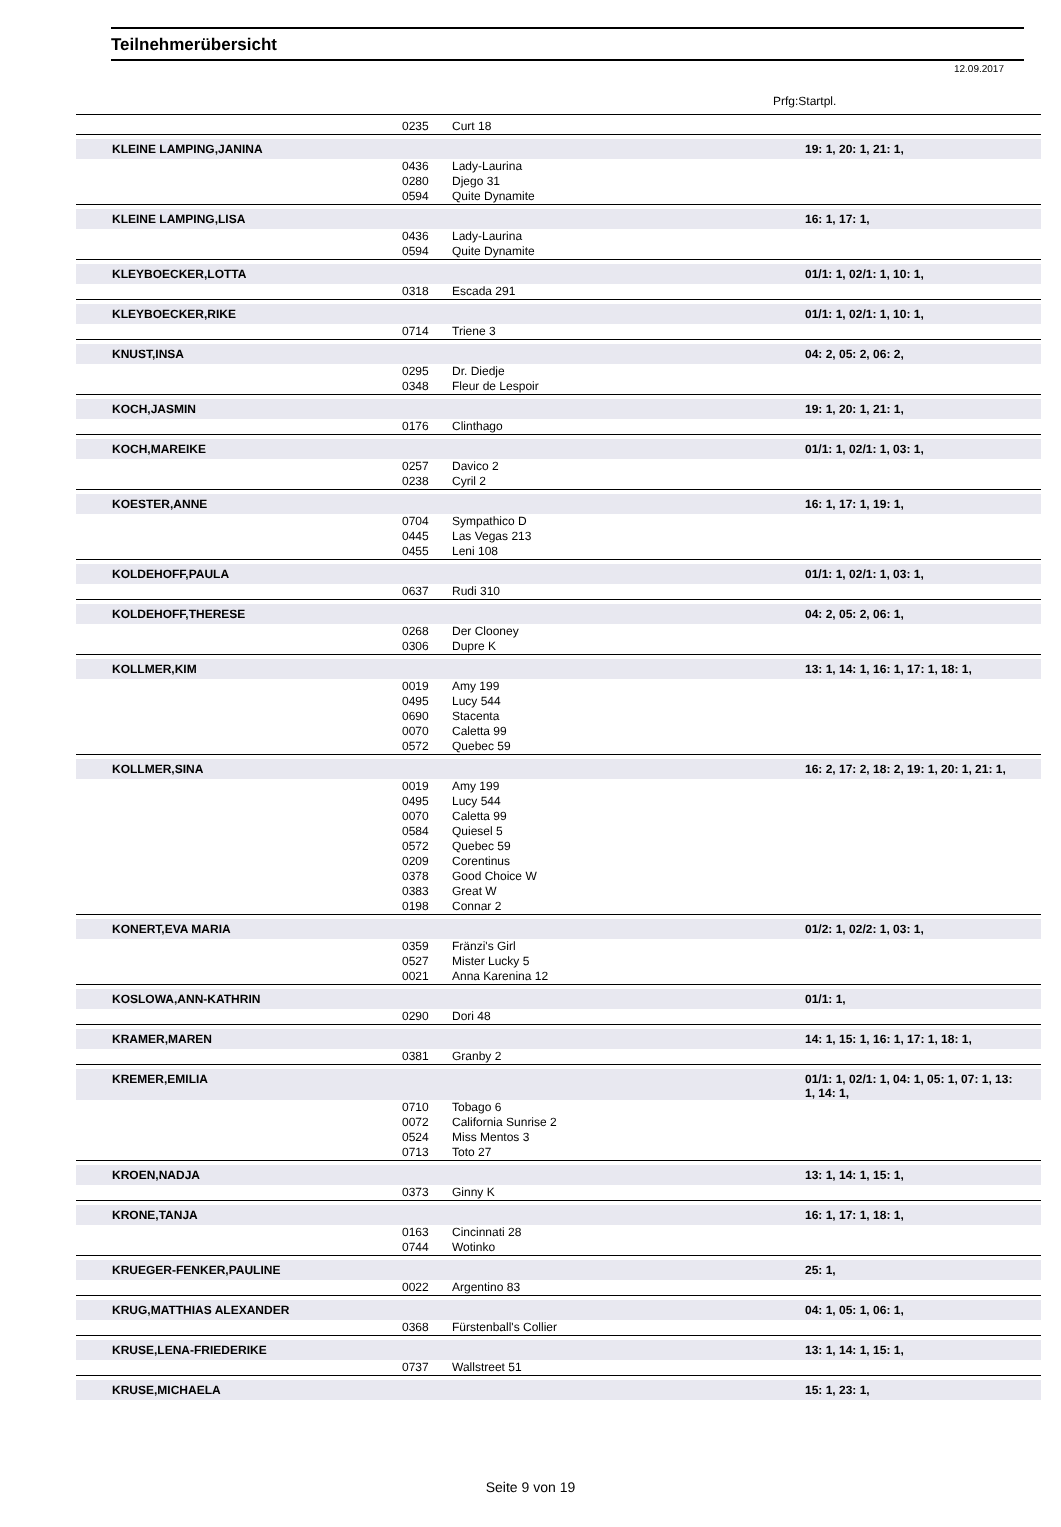Teilnehmerübersicht
12.09.2017
Prfg:Startpl.
| | 0235 | Curt 18 | |
| KLEINE LAMPING,JANINA | | | 19: 1, 20: 1, 21: 1, |
| | 0436 | Lady-Laurina | |
| | 0280 | Djego 31 | |
| | 0594 | Quite Dynamite | |
| KLEINE LAMPING,LISA | | | 16: 1, 17: 1, |
| | 0436 | Lady-Laurina | |
| | 0594 | Quite Dynamite | |
| KLEYBOECKER,LOTTA | | | 01/1: 1, 02/1: 1, 10: 1, |
| | 0318 | Escada 291 | |
| KLEYBOECKER,RIKE | | | 01/1: 1, 02/1: 1, 10: 1, |
| | 0714 | Triene 3 | |
| KNUST,INSA | | | 04: 2, 05: 2, 06: 2, |
| | 0295 | Dr. Diedje | |
| | 0348 | Fleur de Lespoir | |
| KOCH,JASMIN | | | 19: 1, 20: 1, 21: 1, |
| | 0176 | Clinthago | |
| KOCH,MAREIKE | | | 01/1: 1, 02/1: 1, 03: 1, |
| | 0257 | Davico 2 | |
| | 0238 | Cyril 2 | |
| KOESTER,ANNE | | | 16: 1, 17: 1, 19: 1, |
| | 0704 | Sympathico D | |
| | 0445 | Las Vegas 213 | |
| | 0455 | Leni 108 | |
| KOLDEHOFF,PAULA | | | 01/1: 1, 02/1: 1, 03: 1, |
| | 0637 | Rudi 310 | |
| KOLDEHOFF,THERESE | | | 04: 2, 05: 2, 06: 1, |
| | 0268 | Der Clooney | |
| | 0306 | Dupre K | |
| KOLLMER,KIM | | | 13: 1, 14: 1, 16: 1, 17: 1, 18: 1, |
| | 0019 | Amy 199 | |
| | 0495 | Lucy 544 | |
| | 0690 | Stacenta | |
| | 0070 | Caletta 99 | |
| | 0572 | Quebec 59 | |
| KOLLMER,SINA | | | 16: 2, 17: 2, 18: 2, 19: 1, 20: 1, 21: 1, |
| | 0019 | Amy 199 | |
| | 0495 | Lucy 544 | |
| | 0070 | Caletta 99 | |
| | 0584 | Quiesel 5 | |
| | 0572 | Quebec 59 | |
| | 0209 | Corentinus | |
| | 0378 | Good Choice W | |
| | 0383 | Great W | |
| | 0198 | Connar 2 | |
| KONERT,EVA MARIA | | | 01/2: 1, 02/2: 1, 03: 1, |
| | 0359 | Fränzi's Girl | |
| | 0527 | Mister Lucky 5 | |
| | 0021 | Anna Karenina 12 | |
| KOSLOWA,ANN-KATHRIN | | | 01/1: 1, |
| | 0290 | Dori 48 | |
| KRAMER,MAREN | | | 14: 1, 15: 1, 16: 1, 17: 1, 18: 1, |
| | 0381 | Granby 2 | |
| KREMER,EMILIA | | | 01/1: 1, 02/1: 1, 04: 1, 05: 1, 07: 1, 13: 1, 14: 1, |
| | 0710 | Tobago 6 | |
| | 0072 | California Sunrise 2 | |
| | 0524 | Miss Mentos 3 | |
| | 0713 | Toto 27 | |
| KROEN,NADJA | | | 13: 1, 14: 1, 15: 1, |
| | 0373 | Ginny K | |
| KRONE,TANJA | | | 16: 1, 17: 1, 18: 1, |
| | 0163 | Cincinnati 28 | |
| | 0744 | Wotinko | |
| KRUEGER-FENKER,PAULINE | | | 25: 1, |
| | 0022 | Argentino 83 | |
| KRUG,MATTHIAS ALEXANDER | | | 04: 1, 05: 1, 06: 1, |
| | 0368 | Fürstenball's Collier | |
| KRUSE,LENA-FRIEDERIKE | | | 13: 1, 14: 1, 15: 1, |
| | 0737 | Wallstreet 51 | |
| KRUSE,MICHAELA | | | 15: 1, 23: 1, |
Seite 9 von 19